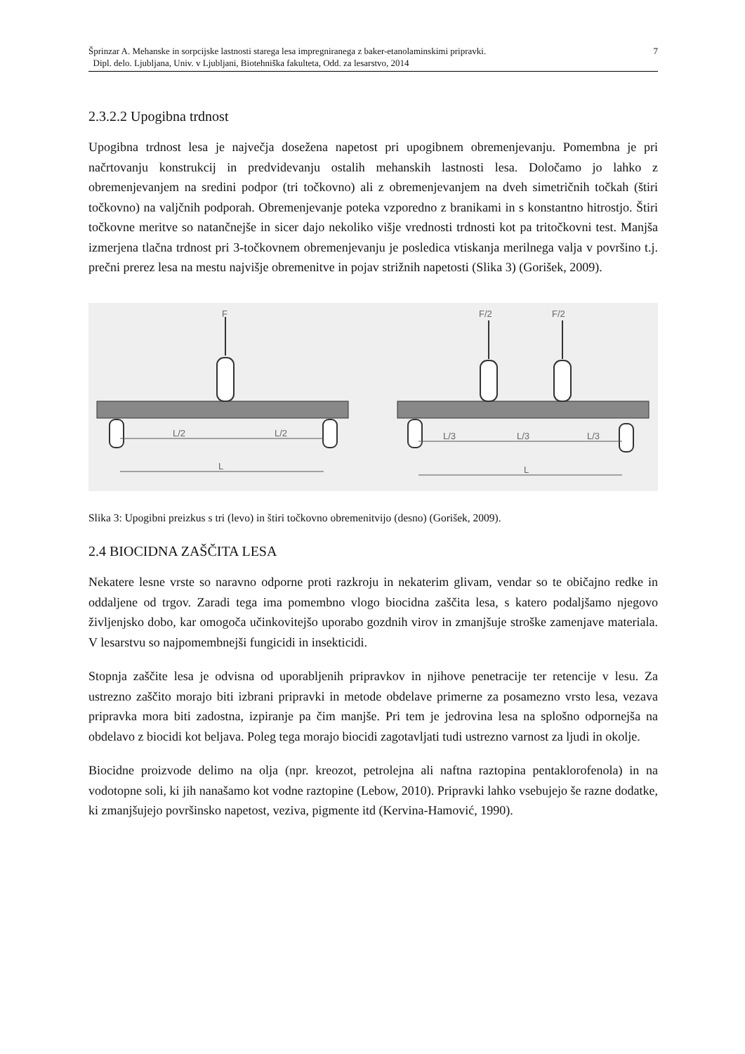Šprinzar A. Mehanske in sorpcijske lastnosti starega lesa impregniranega z baker-etanolaminskimi pripravki.
Dipl. delo. Ljubljana, Univ. v Ljubljani, Biotehniška fakulteta, Odd. za lesarstvo, 2014
7
2.3.2.2 Upogibna trdnost
Upogibna trdnost lesa je največja dosežena napetost pri upogibnem obremenjevanju. Pomembna je pri načrtovanju konstrukcij in predvidevanju ostalih mehanskih lastnosti lesa. Določamo jo lahko z obremenjevanjem na sredini podpor (tri točkovno) ali z obremenjevanjem na dveh simetričnih točkah (štiri točkovno) na valjčnih podporah. Obremenjevanje poteka vzporedno z branikami in s konstantno hitrostjo. Štiri točkovne meritve so natančnejše in sicer dajo nekoliko višje vrednosti trdnosti kot pa tritočkovni test. Manjša izmerjena tlačna trdnost pri 3-točkovnem obremenjevanju je posledica vtiskanja merilnega valja v površino t.j. prečni prerez lesa na mestu najvišje obremenitve in pojav strižnih napetosti (Slika 3) (Gorišek, 2009).
F
L/2
L/2
L
F/2
F/2
L/3
L/3
L/3
L
Slika 3: Upogibni preizkus s tri (levo) in štiri točkovno obremenitvijo (desno) (Gorišek, 2009).
2.4 BIOCIDNA ZAŠČITA LESA
Nekatere lesne vrste so naravno odporne proti razkroju in nekaterim glivam, vendar so te običajno redke in oddaljene od trgov. Zaradi tega ima pomembno vlogo biocidna zaščita lesa, s katero podaljšamo njegovo življenjsko dobo, kar omogoča učinkovitejšo uporabo gozdnih virov in zmanjšuje stroške zamenjave materiala. V lesarstvu so najpomembnejši fungicidi in insekticidi.
Stopnja zaščite lesa je odvisna od uporabljenih pripravkov in njihove penetracije ter retencije v lesu. Za ustrezno zaščito morajo biti izbrani pripravki in metode obdelave primerne za posamezno vrsto lesa, vezava pripravka mora biti zadostna, izpiranje pa čim manjše. Pri tem je jedrovina lesa na splošno odpornejša na obdelavo z biocidi kot beljava. Poleg tega morajo biocidi zagotavljati tudi ustrezno varnost za ljudi in okolje.
Biocidne proizvode delimo na olja (npr. kreozot, petrolejna ali naftna raztopina pentaklorofenola) in na vodotopne soli, ki jih nanašamo kot vodne raztopine (Lebow, 2010). Pripravki lahko vsebujejo še razne dodatke, ki zmanjšujejo površinsko napetost, veziva, pigmente itd (Kervina-Hamović, 1990).